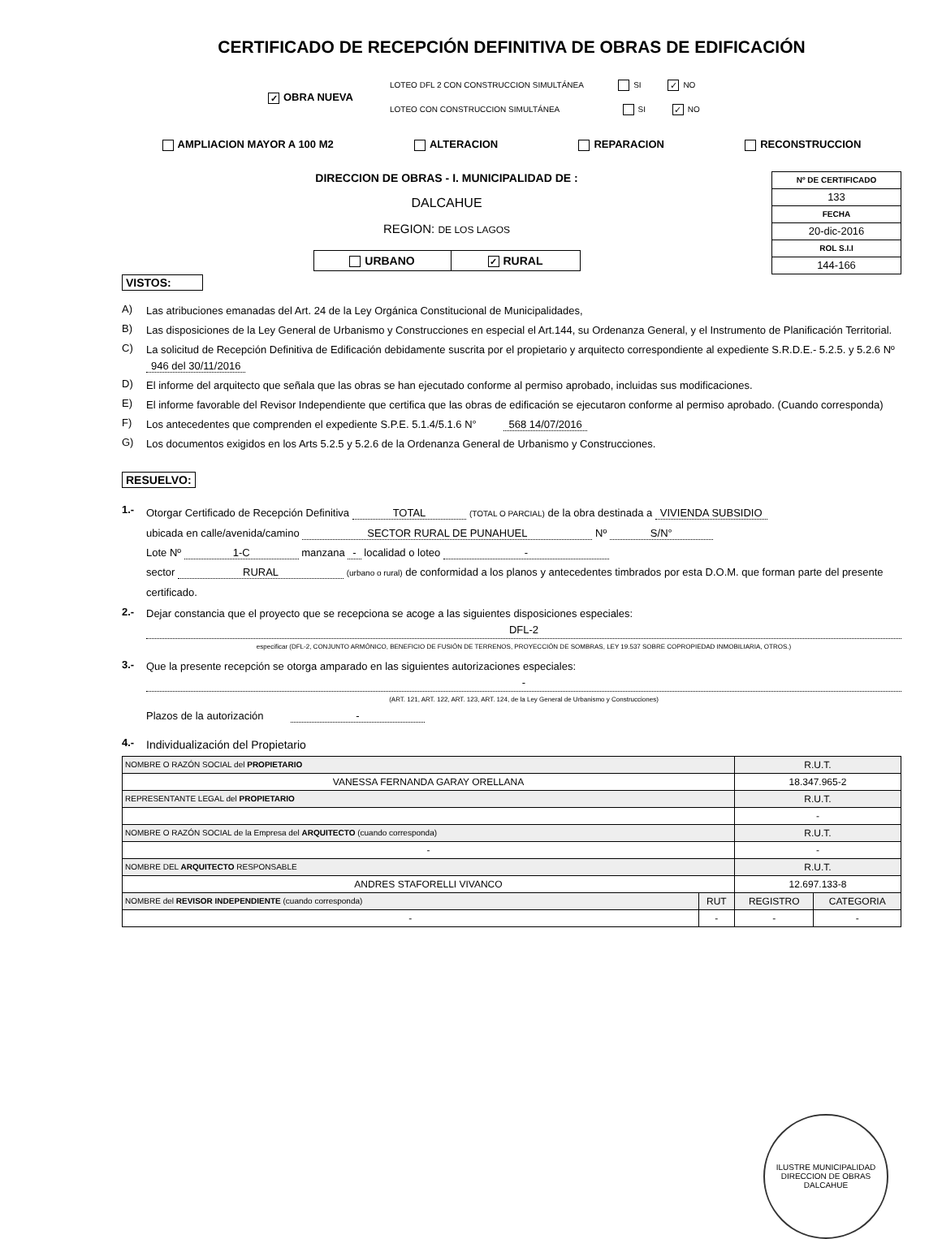CERTIFICADO DE RECEPCIÓN DEFINITIVA DE OBRAS DE EDIFICACIÓN
✓ OBRA NUEVA
LOTEO DFL 2 CON CONSTRUCCION SIMULTÁNEA SI ✓ NO
LOTEO CON CONSTRUCCION SIMULTÁNEA SI ✓ NO
AMPLIACION MAYOR A 100 M2 ALTERACION REPARACION RECONSTRUCCION
DIRECCION DE OBRAS - I. MUNICIPALIDAD DE :
DALCAHUE
REGION: DE LOS LAGOS
URBANO
✓ RURAL
| Nº DE CERTIFICADO |
| 133 |
| FECHA |
| 20-dic-2016 |
| ROL S.I.I |
| 144-166 |
VISTOS:
A)
Las atribuciones emanadas del Art. 24 de la Ley Orgánica Constitucional de Municipalidades,
B)
Las disposiciones de la Ley General de Urbanismo y Construcciones en especial el Art.144, su Ordenanza General, y el Instrumento de Planificación Territorial.
C)
La solicitud de Recepción Definitiva de Edificación debidamente suscrita por el propietario y arquitecto correspondiente al expediente S.R.D.E.- 5.2.5. y 5.2.6 Nº 946 del 30/11/2016
D)
El informe del arquitecto que señala que las obras se han ejecutado conforme al permiso aprobado, incluidas sus modificaciones.
E)
El informe favorable del Revisor Independiente que certifica que las obras de edificación se ejecutaron conforme al permiso aprobado. (Cuando corresponda)
F)
Los antecedentes que comprenden el expediente S.P.E. 5.1.4/5.1.6 N° 568 14/07/2016
G)
Los documentos exigidos en los Arts 5.2.5 y 5.2.6 de la Ordenanza General de Urbanismo y Construcciones.
RESUELVO:
1.-
Otorgar Certificado de Recepción Definitiva TOTAL (TOTAL O PARCIAL) de la obra destinada a VIVIENDA SUBSIDIO
ubicada en calle/avenida/camino SECTOR RURAL DE PUNAHUEL Nº S/N°
Lote Nº 1-C manzana - localidad o loteo -
sector RURAL (urbano o rural) de conformidad a los planos y antecedentes timbrados por esta D.O.M. que forman parte del presente certificado.
2.-
Dejar constancia que el proyecto que se recepciona se acoge a las siguientes disposiciones especiales:
DFL-2
especificar (DFL-2, CONJUNTO ARMÓNICO, BENEFICIO DE FUSIÓN DE TERRENOS, PROYECCIÓN DE SOMBRAS, LEY 19.537 SOBRE COPROPIEDAD INMOBILIARIA, OTROS.)
3.-
Que la presente recepción se otorga amparado en las siguientes autorizaciones especiales:
-
(ART. 121, ART. 122, ART. 123, ART. 124, de la Ley General de Urbanismo y Construcciones)
Plazos de la autorización -
4.-
Individualización del Propietario
| NOMBRE O RAZÓN SOCIAL del PROPIETARIO | | R.U.T. | |
| VANESSA FERNANDA GARAY ORELLANA | | 18.347.965-2 | |
| REPRESENTANTE LEGAL del PROPIETARIO | | R.U.T. | |
| | | - | |
| NOMBRE O RAZÓN SOCIAL de la Empresa del ARQUITECTO (cuando corresponda) | | R.U.T. | |
| - | | - | |
| NOMBRE DEL ARQUITECTO RESPONSABLE | | R.U.T. | |
| ANDRES STAFORELLI VIVANCO | | 12.697.133-8 | |
| NOMBRE del REVISOR INDEPENDIENTE (cuando corresponda) | RUT | REGISTRO | CATEGORIA |
| - | - | - | - |
ILUSTRE MUNICIPALIDAD
DIRECCION DE OBRAS
DALCAHUE